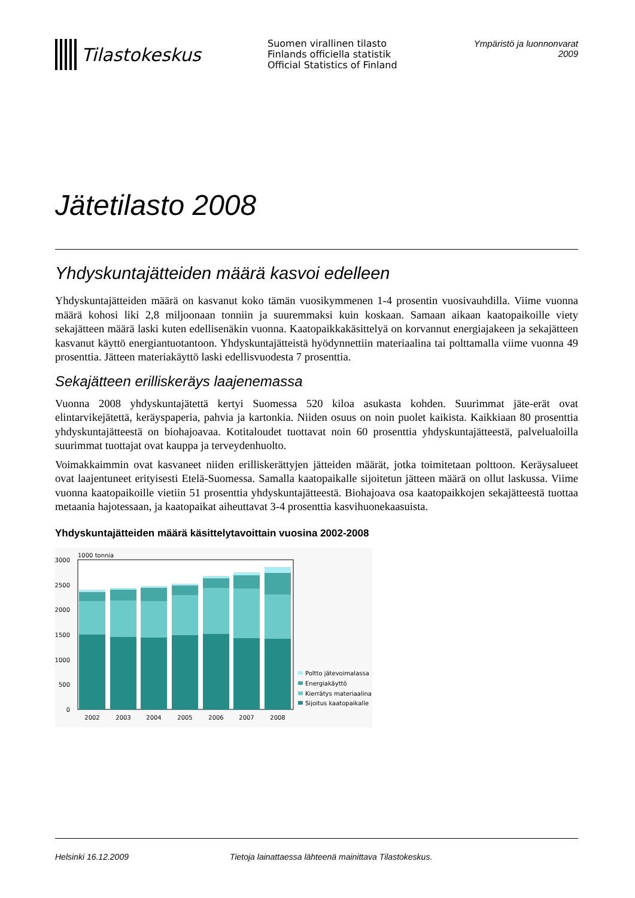Tilastokeskus
Suomen virallinen tilasto
Finlands officiella statistik
Official Statistics of Finland
Ympäristö ja luonnonvarat 2009
Jätetilasto 2008
Yhdyskuntajätteiden määrä kasvoi edelleen
Yhdyskuntajätteiden määrä on kasvanut koko tämän vuosikymmenen 1-4 prosentin vuosivauhdilla. Viime vuonna määrä kohosi liki 2,8 miljoonaan tonniin ja suuremmaksi kuin koskaan. Samaan aikaan kaatopaikoille viety sekajätteen määrä laski kuten edellisenäkin vuonna. Kaatopaikkakäsittelyä on korvannut energiajakeen ja sekajätteen kasvanut käyttö energiantuotantoon. Yhdyskuntajätteistä hyödynnettiin materiaalina tai polttamalla viime vuonna 49 prosenttia. Jätteen materiakäyttö laski edellisvuodesta 7 prosenttia.
Sekajätteen erilliskeräys laajenemassa
Vuonna 2008 yhdyskuntajätettä kertyi Suomessa 520 kiloa asukasta kohden. Suurimmat jäte-erät ovat elintarvikejätettä, keräyspaperia, pahvia ja kartonkia. Niiden osuus on noin puolet kaikista. Kaikkiaan 80 prosenttia yhdyskuntajätteestä on biohajoavaa. Kotitaloudet tuottavat noin 60 prosenttia yhdyskuntajätteestä, palvelualoilla suurimmat tuottajat ovat kauppa ja terveydenhuolto.
Voimakkaimmin ovat kasvaneet niiden erilliskerättyjen jätteiden määrät, jotka toimitetaan polttoon. Keräysalueet ovat laajentuneet erityisesti Etelä-Suomessa. Samalla kaatopaikalle sijoitetun jätteen määrä on ollut laskussa. Viime vuonna kaatopaikoille vietiin 51 prosenttia yhdyskuntajätteestä. Biohajoava osa kaatopaikkojen sekajätteestä tuottaa metaania hajotessaan, ja kaatopaikat aiheuttavat 3-4 prosenttia kasvihuonekaasuista.
Yhdyskuntajätteiden määrä käsittelytavoittain vuosina 2002-2008
1000 tonnia
0
500
1000
1500
2000
2500
3000
2002
2003
2004
2005
2006
2007
2008
Poltto jätevoimalassa
Energiakäyttö
Kierrätys materiaalina
Sijoitus kaatopaikalle
Helsinki 16.12.2009 Tietoja lainattaessa lähteenä mainittava Tilastokeskus.